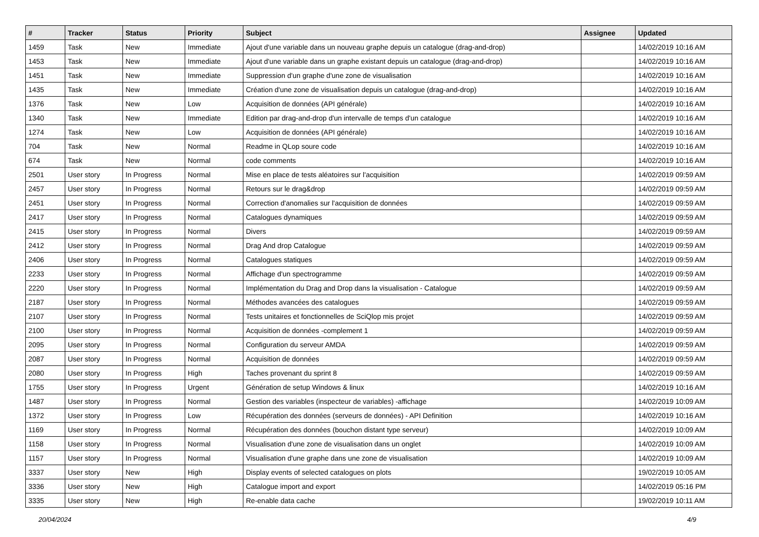| # | Tracker | Status | Priority | Subject | Assignee | Updated |
| --- | --- | --- | --- | --- | --- | --- |
| 1459 | Task | New | Immediate | Ajout d'une variable dans un nouveau graphe depuis un catalogue (drag-and-drop) | | 14/02/2019 10:16 AM |
| 1453 | Task | New | Immediate | Ajout d'une variable dans un graphe existant depuis un catalogue (drag-and-drop) | | 14/02/2019 10:16 AM |
| 1451 | Task | New | Immediate | Suppression d'un graphe d'une zone de visualisation | | 14/02/2019 10:16 AM |
| 1435 | Task | New | Immediate | Création d'une zone de visualisation depuis un catalogue (drag-and-drop) | | 14/02/2019 10:16 AM |
| 1376 | Task | New | Low | Acquisition de données (API générale) | | 14/02/2019 10:16 AM |
| 1340 | Task | New | Immediate | Edition par drag-and-drop d'un intervalle de temps d'un catalogue | | 14/02/2019 10:16 AM |
| 1274 | Task | New | Low | Acquisition de données (API générale) | | 14/02/2019 10:16 AM |
| 704 | Task | New | Normal | Readme in QLop soure code | | 14/02/2019 10:16 AM |
| 674 | Task | New | Normal | code comments | | 14/02/2019 10:16 AM |
| 2501 | User story | In Progress | Normal | Mise en place de tests aléatoires sur l'acquisition | | 14/02/2019 09:59 AM |
| 2457 | User story | In Progress | Normal | Retours sur le drag&drop | | 14/02/2019 09:59 AM |
| 2451 | User story | In Progress | Normal | Correction d'anomalies sur l'acquisition de données | | 14/02/2019 09:59 AM |
| 2417 | User story | In Progress | Normal | Catalogues dynamiques | | 14/02/2019 09:59 AM |
| 2415 | User story | In Progress | Normal | Divers | | 14/02/2019 09:59 AM |
| 2412 | User story | In Progress | Normal | Drag And drop Catalogue | | 14/02/2019 09:59 AM |
| 2406 | User story | In Progress | Normal | Catalogues statiques | | 14/02/2019 09:59 AM |
| 2233 | User story | In Progress | Normal | Affichage d'un spectrogramme | | 14/02/2019 09:59 AM |
| 2220 | User story | In Progress | Normal | Implémentation du Drag and Drop dans la visualisation - Catalogue | | 14/02/2019 09:59 AM |
| 2187 | User story | In Progress | Normal | Méthodes avancées des catalogues | | 14/02/2019 09:59 AM |
| 2107 | User story | In Progress | Normal | Tests unitaires et fonctionnelles de SciQlop mis projet | | 14/02/2019 09:59 AM |
| 2100 | User story | In Progress | Normal | Acquisition de données -complement 1 | | 14/02/2019 09:59 AM |
| 2095 | User story | In Progress | Normal | Configuration du serveur AMDA | | 14/02/2019 09:59 AM |
| 2087 | User story | In Progress | Normal | Acquisition de données | | 14/02/2019 09:59 AM |
| 2080 | User story | In Progress | High | Taches provenant du sprint 8 | | 14/02/2019 09:59 AM |
| 1755 | User story | In Progress | Urgent | Génération de setup Windows & linux | | 14/02/2019 10:16 AM |
| 1487 | User story | In Progress | Normal | Gestion des variables (inspecteur de variables) -affichage | | 14/02/2019 10:09 AM |
| 1372 | User story | In Progress | Low | Récupération des données (serveurs de données) - API Definition | | 14/02/2019 10:16 AM |
| 1169 | User story | In Progress | Normal | Récupération des données (bouchon distant type serveur) | | 14/02/2019 10:09 AM |
| 1158 | User story | In Progress | Normal | Visualisation d'une zone de visualisation dans un onglet | | 14/02/2019 10:09 AM |
| 1157 | User story | In Progress | Normal | Visualisation d'une graphe dans une zone de visualisation | | 14/02/2019 10:09 AM |
| 3337 | User story | New | High | Display events of selected catalogues on plots | | 19/02/2019 10:05 AM |
| 3336 | User story | New | High | Catalogue import and export | | 14/02/2019 05:16 PM |
| 3335 | User story | New | High | Re-enable data cache | | 19/02/2019 10:11 AM |
20/04/2024 4/9